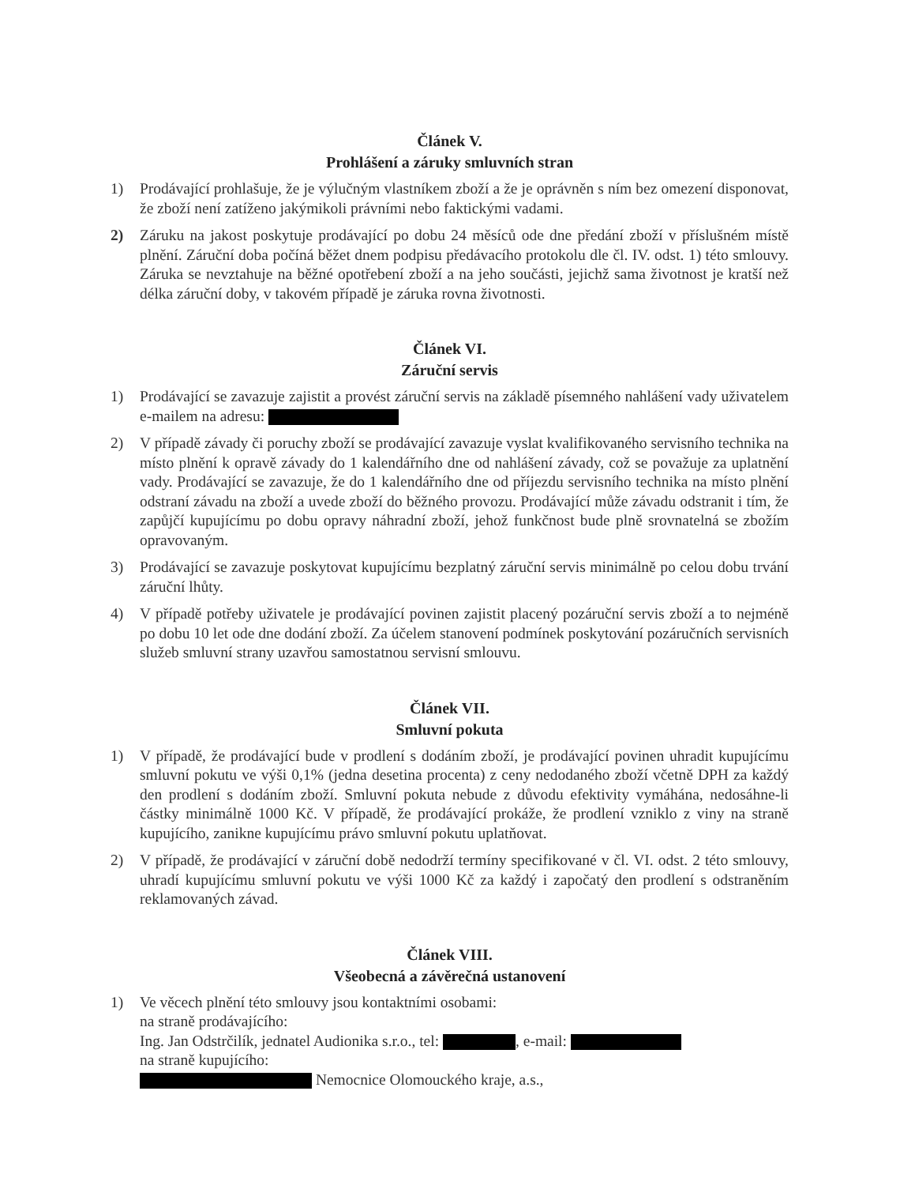Článek V.
Prohlášení a záruky smluvních stran
1) Prodávající prohlašuje, že je výlučným vlastníkem zboží a že je oprávněn s ním bez omezení disponovat, že zboží není zatíženo jakýmikoli právními nebo faktickými vadami.
2) Záruku na jakost poskytuje prodávající po dobu 24 měsíců ode dne předání zboží v příslušném místě plnění. Záruční doba počíná běžet dnem podpisu předávacího protokolu dle čl. IV. odst. 1) této smlouvy. Záruka se nevztahuje na běžné opotřebení zboží a na jeho součásti, jejichž sama životnost je kratší než délka záruční doby, v takovém případě je záruka rovna životnosti.
Článek VI.
Záruční servis
1) Prodávající se zavazuje zajistit a provést záruční servis na základě písemného nahlášení vady uživatelem e-mailem na adresu:
2) V případě závady či poruchy zboží se prodávající zavazuje vyslat kvalifikovaného servisního technika na místo plnění k opravě závady do 1 kalendářního dne od nahlášení závady, což se považuje za uplatnění vady. Prodávající se zavazuje, že do 1 kalendářního dne od příjezdu servisního technika na místo plnění odstraní závadu na zboží a uvede zboží do běžného provozu. Prodávající může závadu odstranit i tím, že zapůjčí kupujícímu po dobu opravy náhradní zboží, jehož funkčnost bude plně srovnatelná se zbožím opravovaným.
3) Prodávající se zavazuje poskytovat kupujícímu bezplatný záruční servis minimálně po celou dobu trvání záruční lhůty.
4) V případě potřeby uživatele je prodávající povinen zajistit placený pozáruční servis zboží a to nejméně po dobu 10 let ode dne dodání zboží. Za účelem stanovení podmínek poskytování pozáručních servisních služeb smluvní strany uzavřou samostatnou servisní smlouvu.
Článek VII.
Smluvní pokuta
1) V případě, že prodávající bude v prodlení s dodáním zboží, je prodávající povinen uhradit kupujícímu smluvní pokutu ve výši 0,1% (jedna desetina procenta) z ceny nedodaného zboží včetně DPH za každý den prodlení s dodáním zboží. Smluvní pokuta nebude z důvodu efektivity vymáhána, nedosáhne-li částky minimálně 1000 Kč. V případě, že prodávající prokáže, že prodlení vzniklo z viny na straně kupujícího, zanikne kupujícímu právo smluvní pokutu uplatňovat.
2) V případě, že prodávající v záruční době nedodrží termíny specifikované v čl. VI. odst. 2 této smlouvy, uhradí kupujícímu smluvní pokutu ve výši 1000 Kč za každý i započatý den prodlení s odstraněním reklamovaných závad.
Článek VIII.
Všeobecná a závěrečná ustanovení
1) Ve věcech plnění této smlouvy jsou kontaktními osobami:
na straně prodávajícího:
Ing. Jan Odstrčilík, jednatel Audionika s.r.o., tel: , e-mail:
na straně kupujícího:
Nemocnice Olomouckého kraje, a.s.,